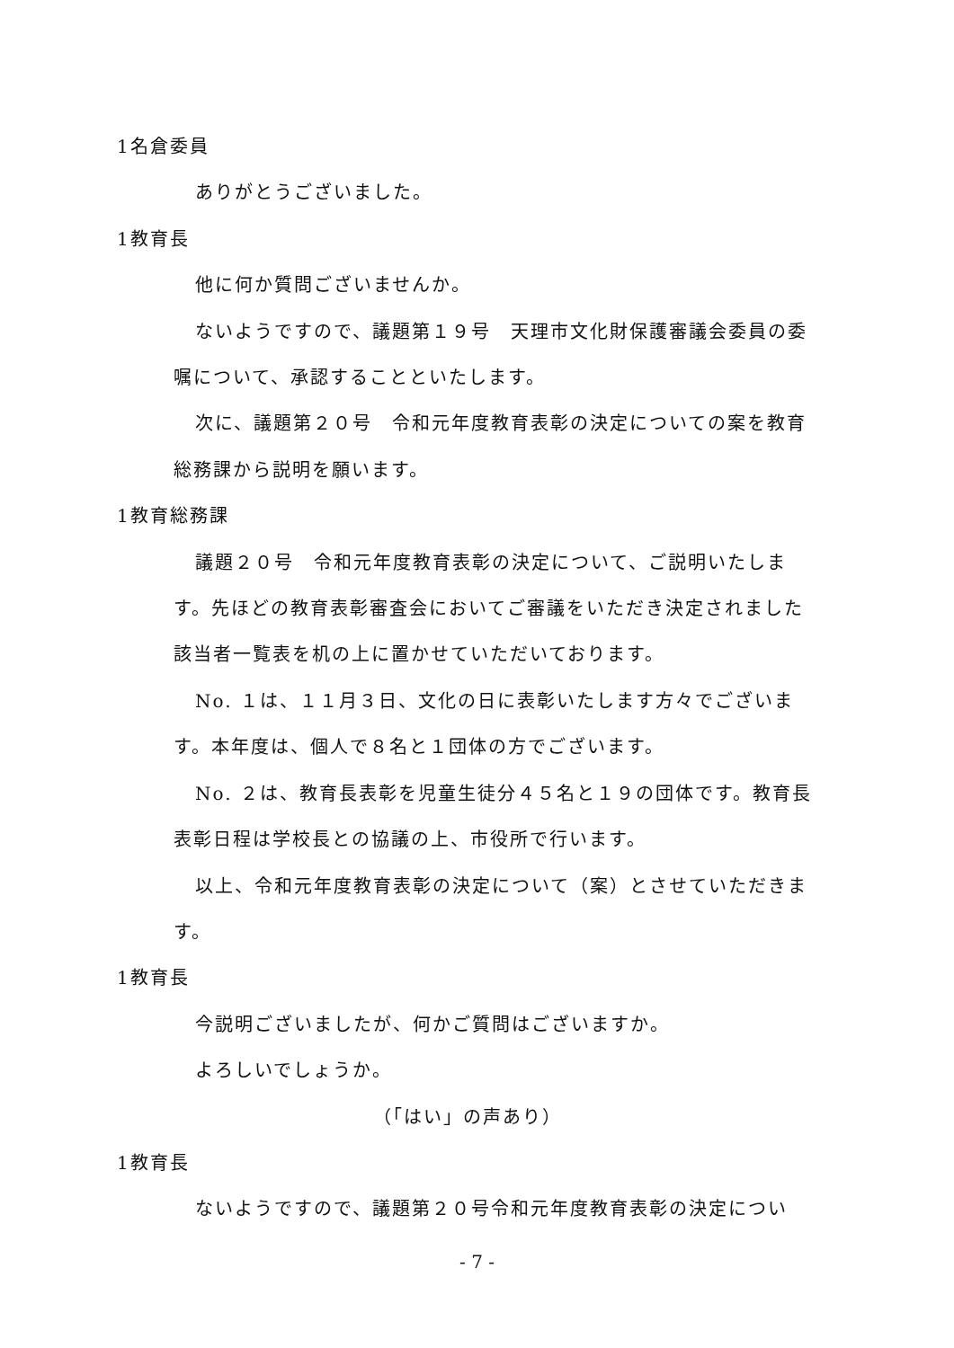1名倉委員
ありがとうございました。
1教育長
他に何か質問ございませんか。
ないようですので、議題第１９号　天理市文化財保護審議会委員の委嘱について、承認することといたします。
次に、議題第２０号　令和元年度教育表彰の決定についての案を教育総務課から説明を願います。
1教育総務課
議題２０号　令和元年度教育表彰の決定について、ご説明いたします。先ほどの教育表彰審査会においてご審議をいただき決定されました該当者一覧表を机の上に置かせていただいております。
No. １は、１１月３日、文化の日に表彰いたします方々でございます。本年度は、個人で８名と１団体の方でございます。
No. ２は、教育長表彰を児童生徒分４５名と１９の団体です。教育長表彰日程は学校長との協議の上、市役所で行います。
以上、令和元年度教育表彰の決定について（案）とさせていただきます。
1教育長
今説明ございましたが、何かご質問はございますか。
よろしいでしょうか。
（「はい」の声あり）
1教育長
ないようですので、議題第２０号令和元年度教育表彰の決定につい
- 7 -